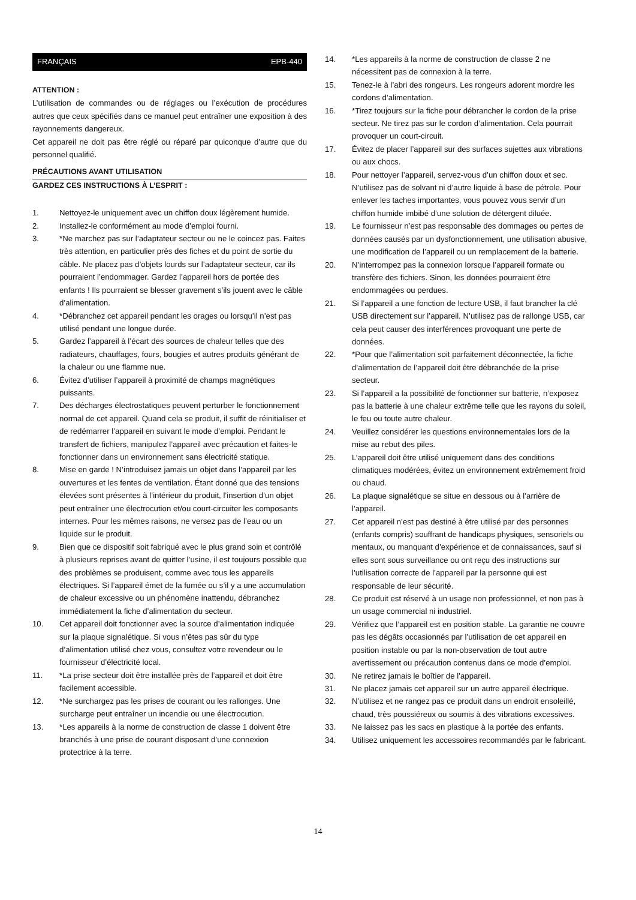FRANÇAIS EPB-440
ATTENTION :
L’utilisation de commandes ou de réglages ou l’exécution de procédures autres que ceux spécifiés dans ce manuel peut entraîner une exposition à des rayonnements dangereux.
Cet appareil ne doit pas être réglé ou réparé par quiconque d’autre que du personnel qualifié.
PRÉCAUTIONS AVANT UTILISATION
GARDEZ CES INSTRUCTIONS À L’ESPRIT :
1. Nettoyez-le uniquement avec un chiffon doux légèrement humide.
2. Installez-le conformément au mode d’emploi fourni.
3. *Ne marchez pas sur l’adaptateur secteur ou ne le coincez pas. Faites très attention, en particulier près des fiches et du point de sortie du câble. Ne placez pas d’objets lourds sur l’adaptateur secteur, car ils pourraient l’endommager. Gardez l’appareil hors de portée des enfants ! Ils pourraient se blesser gravement s’ils jouent avec le câble d’alimentation.
4. *Débranchez cet appareil pendant les orages ou lorsqu’il n’est pas utilisé pendant une longue durée.
5. Gardez l’appareil à l’écart des sources de chaleur telles que des radiateurs, chauffages, fours, bougies et autres produits générant de la chaleur ou une flamme nue.
6. Évitez d’utiliser l’appareil à proximité de champs magnétiques puissants.
7. Des décharges électrostatiques peuvent perturber le fonctionnement normal de cet appareil. Quand cela se produit, il suffit de réinitialiser et de redémarrer l’appareil en suivant le mode d’emploi. Pendant le transfert de fichiers, manipulez l’appareil avec précaution et faites-le fonctionner dans un environnement sans électricité statique.
8. Mise en garde ! N’introduisez jamais un objet dans l’appareil par les ouvertures et les fentes de ventilation. Étant donné que des tensions élevées sont présentes à l’intérieur du produit, l’insertion d’un objet peut entraîner une électrocution et/ou court-circuiter les composants internes. Pour les mêmes raisons, ne versez pas de l’eau ou un liquide sur le produit.
9. Bien que ce dispositif soit fabriqué avec le plus grand soin et contrôlé à plusieurs reprises avant de quitter l’usine, il est toujours possible que des problèmes se produisent, comme avec tous les appareils électriques. Si l’appareil émet de la fumée ou s’il y a une accumulation de chaleur excessive ou un phénomène inattendu, débranchez immédiatement la fiche d’alimentation du secteur.
10. Cet appareil doit fonctionner avec la source d’alimentation indiquée sur la plaque signalétique. Si vous n’êtes pas sûr du type d’alimentation utilisé chez vous, consultez votre revendeur ou le fournisseur d’électricité local.
11. *La prise secteur doit être installée près de l’appareil et doit être facilement accessible.
12. *Ne surchargez pas les prises de courant ou les rallonges. Une surcharge peut entraîner un incendie ou une électrocution.
13. *Les appareils à la norme de construction de classe 1 doivent être branchés à une prise de courant disposant d’une connexion protectrice à la terre.
14. *Les appareils à la norme de construction de classe 2 ne nécessitent pas de connexion à la terre.
15. Tenez-le à l’abri des rongeurs. Les rongeurs adorent mordre les cordons d’alimentation.
16. *Tirez toujours sur la fiche pour débrancher le cordon de la prise secteur. Ne tirez pas sur le cordon d’alimentation. Cela pourrait provoquer un court-circuit.
17. Évitez de placer l’appareil sur des surfaces sujettes aux vibrations ou aux chocs.
18. Pour nettoyer l’appareil, servez-vous d’un chiffon doux et sec. N’utilisez pas de solvant ni d’autre liquide à base de pétrole. Pour enlever les taches importantes, vous pouvez vous servir d’un chiffon humide imbibé d’une solution de détergent diluée.
19. Le fournisseur n’est pas responsable des dommages ou pertes de données causés par un dysfonctionnement, une utilisation abusive, une modification de l’appareil ou un remplacement de la batterie.
20. N’interrompez pas la connexion lorsque l’appareil formate ou transfère des fichiers. Sinon, les données pourraient être endommagées ou perdues.
21. Si l’appareil a une fonction de lecture USB, il faut brancher la clé USB directement sur l’appareil. N’utilisez pas de rallonge USB, car cela peut causer des interférences provoquant une perte de données.
22. *Pour que l’alimentation soit parfaitement déconnectée, la fiche d’alimentation de l’appareil doit être débranchée de la prise secteur.
23. Si l’appareil a la possibilité de fonctionner sur batterie, n’exposez pas la batterie à une chaleur extrême telle que les rayons du soleil, le feu ou toute autre chaleur.
24. Veuillez considérer les questions environnementales lors de la mise au rebut des piles.
25. L’appareil doit être utilisé uniquement dans des conditions climatiques modérées, évitez un environnement extrêmement froid ou chaud.
26. La plaque signalétique se situe en dessous ou à l’arrière de l’appareil.
27. Cet appareil n’est pas destiné à être utilisé par des personnes (enfants compris) souffrant de handicaps physiques, sensoriels ou mentaux, ou manquant d’expérience et de connaissances, sauf si elles sont sous surveillance ou ont reçu des instructions sur l’utilisation correcte de l’appareil par la personne qui est responsable de leur sécurité.
28. Ce produit est réservé à un usage non professionnel, et non pas à un usage commercial ni industriel.
29. Vérifiez que l’appareil est en position stable. La garantie ne couvre pas les dégâts occasionnés par l’utilisation de cet appareil en position instable ou par la non-observation de tout autre avertissement ou précaution contenus dans ce mode d’emploi.
30. Ne retirez jamais le boîtier de l’appareil.
31. Ne placez jamais cet appareil sur un autre appareil électrique.
32. N’utilisez et ne rangez pas ce produit dans un endroit ensoleillé, chaud, très poussiéreux ou soumis à des vibrations excessives.
33. Ne laissez pas les sacs en plastique à la portée des enfants.
34. Utilisez uniquement les accessoires recommandés par le fabricant.
14